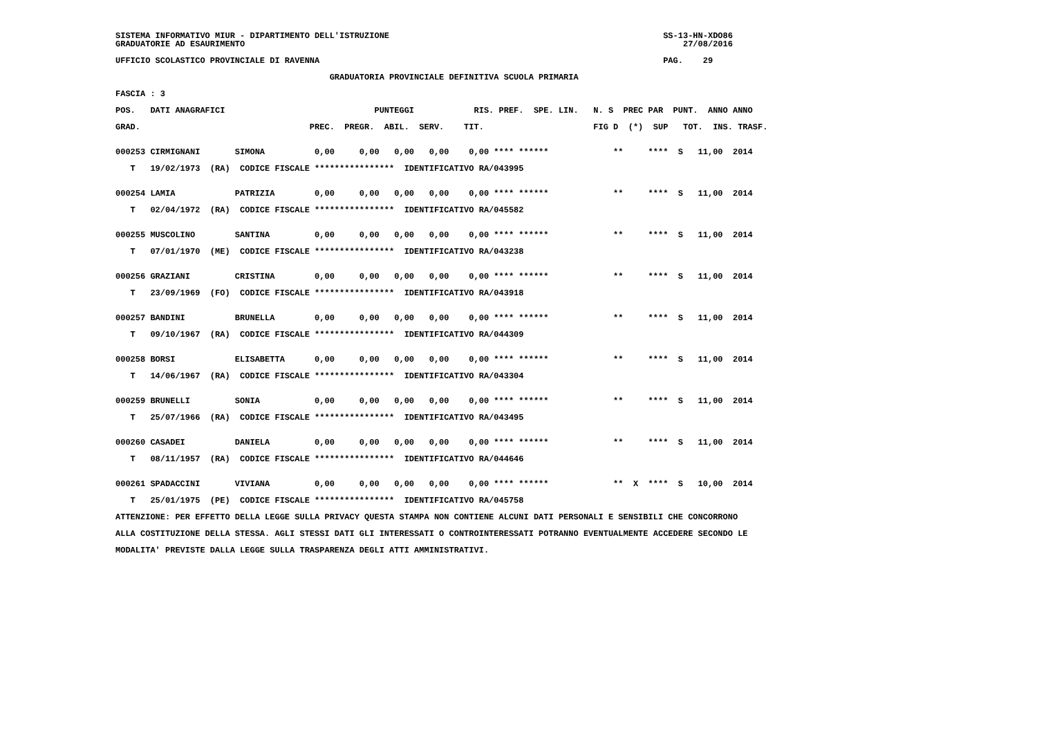SISTEMA INFORMATIVO MIUR - DIPARTIMENTO DELL'ISTRUZIONE                                                       SS-13-HN-XDO86
GRADUATORIE AD ESAURIMENTO                                                                                        27/08/2016

UFFICIO SCOLASTICO PROVINCIALE DI RAVENNA                                                                     PAG.    29

                                           GRADUATORIA PROVINCIALE DEFINITIVA SCUOLA PRIMARIA

FASCIA : 3

POS.   DATI ANAGRAFICI                              PUNTEGGI            RIS. PREF.  SPE. LIN.   N. S  PREC PAR  PUNT.  ANNO ANNO

GRAD.                                  PREC.  PREGR.  ABIL.  SERV.    TIT.                      FIG D  (*)  SUP   TOT.  INS. TRASF.


000253 CIRMIGNANI       SIMONA          0,00     0,00   0,00   0,00    0,00 **** ******             **     ****  S   11,00  2014

   T   19/02/1973  (RA)  CODICE FISCALE ****************  IDENTIFICATIVO RA/043995


000254 LAMIA            PATRIZIA        0,00     0,00   0,00   0,00    0,00 **** ******             **     ****  S   11,00  2014

   T   02/04/1972  (RA)  CODICE FISCALE ****************  IDENTIFICATIVO RA/045582


000255 MUSCOLINO        SANTINA         0,00     0,00   0,00   0,00    0,00 **** ******             **     ****  S   11,00  2014

   T   07/01/1970  (ME)  CODICE FISCALE ****************  IDENTIFICATIVO RA/043238


000256 GRAZIANI         CRISTINA        0,00     0,00   0,00   0,00    0,00 **** ******             **     ****  S   11,00  2014

   T   23/09/1969  (FO)  CODICE FISCALE ****************  IDENTIFICATIVO RA/043918


000257 BANDINI          BRUNELLA        0,00     0,00   0,00   0,00    0,00 **** ******             **     ****  S   11,00  2014

   T   09/10/1967  (RA)  CODICE FISCALE ****************  IDENTIFICATIVO RA/044309


000258 BORSI            ELISABETTA      0,00     0,00   0,00   0,00    0,00 **** ******             **     ****  S   11,00  2014

   T   14/06/1967  (RA)  CODICE FISCALE ****************  IDENTIFICATIVO RA/043304


000259 BRUNELLI         SONIA           0,00     0,00   0,00   0,00    0,00 **** ******             **     ****  S   11,00  2014

   T   25/07/1966  (RA)  CODICE FISCALE ****************  IDENTIFICATIVO RA/043495


000260 CASADEI          DANIELA         0,00     0,00   0,00   0,00    0,00 **** ******             **     ****  S   11,00  2014

   T   08/11/1957  (RA)  CODICE FISCALE ****************  IDENTIFICATIVO RA/044646


000261 SPADACCINI       VIVIANA         0,00     0,00   0,00   0,00    0,00 **** ******             **  X  ****  S   10,00  2014

   T   25/01/1975  (PE)  CODICE FISCALE ****************  IDENTIFICATIVO RA/045758

ATTENZIONE: PER EFFETTO DELLA LEGGE SULLA PRIVACY QUESTA STAMPA NON CONTIENE ALCUNI DATI PERSONALI E SENSIBILI CHE CONCORRONO

ALLA COSTITUZIONE DELLA STESSA. AGLI STESSI DATI GLI INTERESSATI O CONTROINTERESSATI POTRANNO EVENTUALMENTE ACCEDERE SECONDO LE

MODALITA' PREVISTE DALLA LEGGE SULLA TRASPARENZA DEGLI ATTI AMMINISTRATIVI.